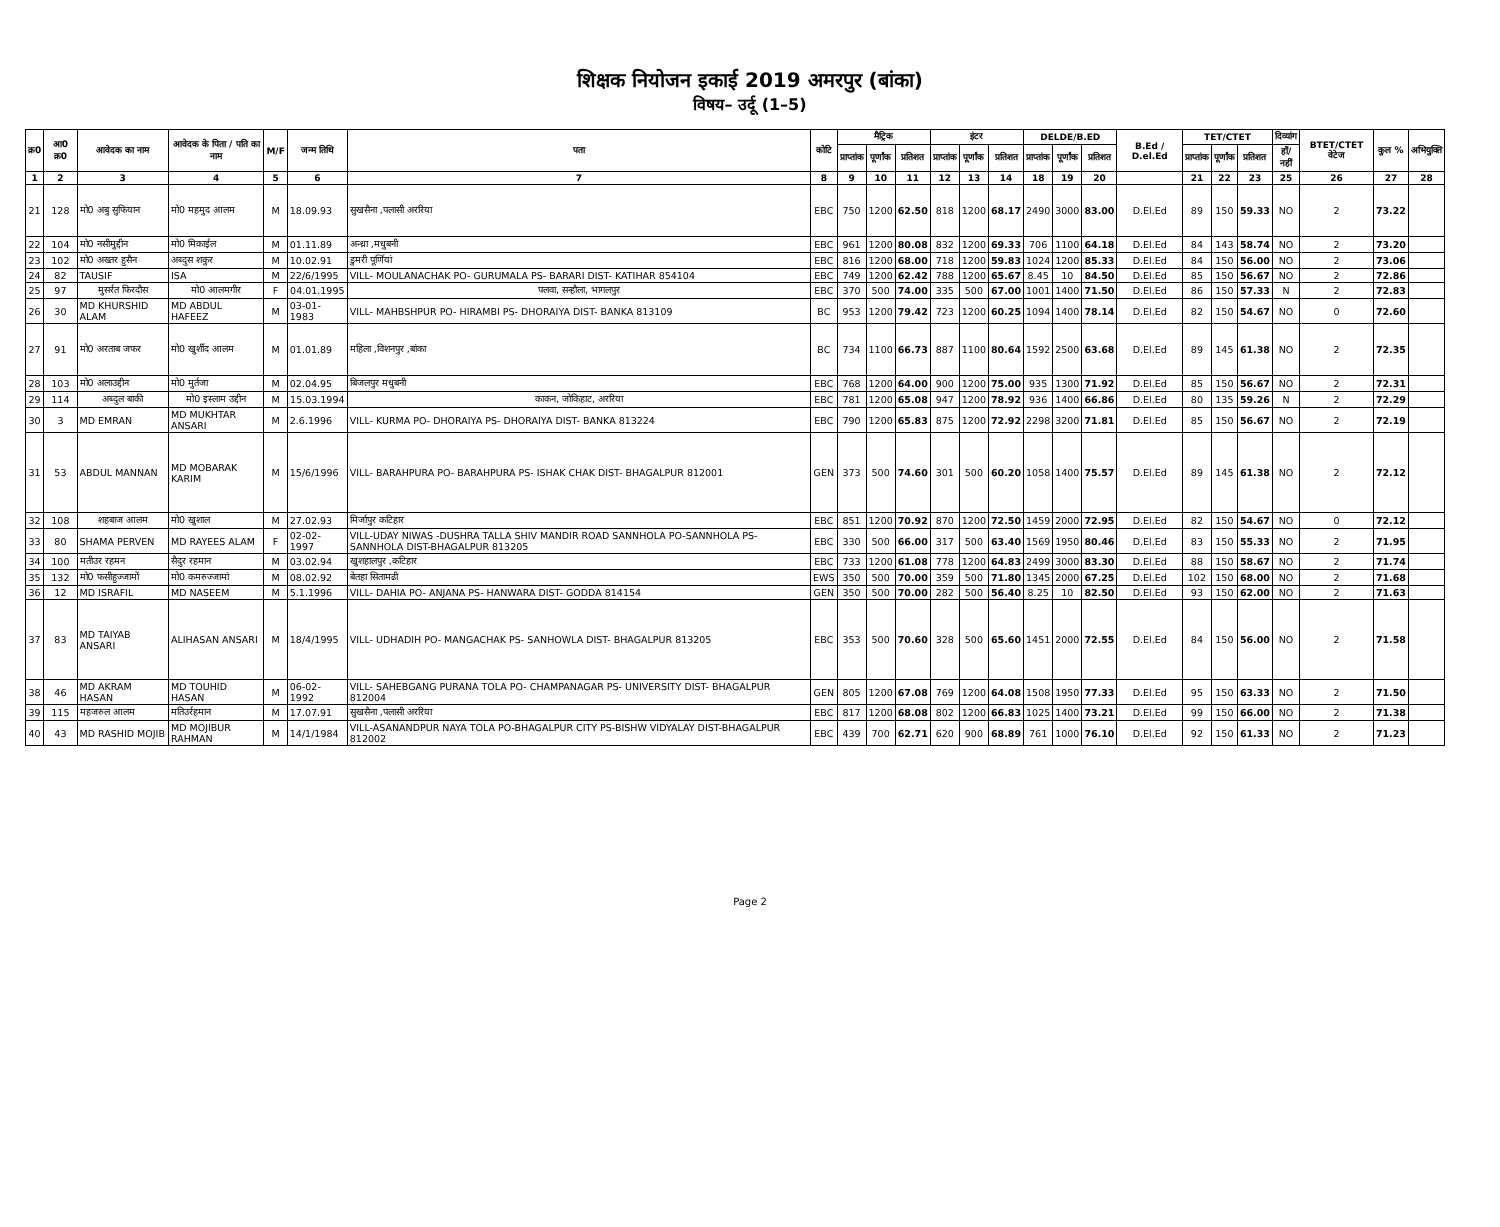शिक्षक नियोजन इकाई 2019 अमरपुर (बांका)
विषय– उर्दू (1–5)
| क्र0 | आ0 क्र0 | आवेदक का नाम | आवेदक के पिता / पति का नाम | M/F | जन्म तिथि | पता | कोटि | मैट्रिक | | | इंटर | | | DELDE/B.ED | | | B.Ed / D.el.Ed | TET/CTET | | | दिव्यांग | BTET/CTET वेटेज | कुल % | अभियुक्ति |
| --- | --- | --- | --- | --- | --- | --- | --- | --- | --- | --- | --- | --- | --- | --- | --- | --- | --- | --- | --- | --- | --- | --- | --- | --- |
| | | | | | | | | प्राप्तांक | पूर्णांक | प्रतिशत | प्राप्तांक | पूर्णांक | प्रतिशत | प्राप्तांक | पूर्णांक | प्रतिशत | | प्राप्तांक | पूर्णांक | प्रतिशत | हाँ/नहीं | | | |
| 1 | 2 | 3 | 4 | 5 | 6 | 7 | 8 | 9 | 10 | 11 | 12 | 13 | 14 | 18 | 19 | 20 | | 21 | 22 | 23 | 25 | 26 | 27 | 28 |
| 21 | 128 | मो0 अबु सुफियान | मो0 महमुद आलम | M | 18.09.93 | सुखसैना ,पलासी अररिया | EBC | 750 | 1200 | 62.50 | 818 | 1200 | 68.17 | 2490 | 3000 | 83.00 | D.El.Ed | 89 | 150 | 59.33 | NO | 2 | 73.22 | |
| 22 | 104 | मो0 नसीमुद्दीन | मो0 मिकाईल | M | 01.11.89 | अन्ध्रा ,मधुबनी | EBC | 961 | 1200 | 80.08 | 832 | 1200 | 69.33 | 706 | 1100 | 64.18 | D.El.Ed | 84 | 143 | 58.74 | NO | 2 | 73.20 | |
| 23 | 102 | मो0 अख्तर हुसैन | अब्दुस शकुर | M | 10.02.91 | डुमरी पूर्णियां | EBC | 816 | 1200 | 68.00 | 718 | 1200 | 59.83 | 1024 | 1200 | 85.33 | D.El.Ed | 84 | 150 | 56.00 | NO | 2 | 73.06 | |
| 24 | 82 | TAUSIF | ISA | M | 22/6/1995 | VILL- MOULANACHAK PO- GURUMALA PS- BARARI DIST- KATIHAR 854104 | EBC | 749 | 1200 | 62.42 | 788 | 1200 | 65.67 | 8.45 | 10 | 84.50 | D.El.Ed | 85 | 150 | 56.67 | NO | 2 | 72.86 | |
| 25 | 97 | मुसर्रत फिरदौस | मो0 आलमगीर | F | 04.01.1995 | पलवा, सन्हौला, भागलपुर | EBC | 370 | 500 | 74.00 | 335 | 500 | 67.00 | 1001 | 1400 | 71.50 | D.El.Ed | 86 | 150 | 57.33 | N | 2 | 72.83 | |
| 26 | 30 | MD KHURSHID ALAM | MD ABDUL HAFEEZ | M | 03-01-1983 | VILL- MAHBSHPUR PO- HIRAMBI PS- DHORAIYA DIST- BANKA 813109 | BC | 953 | 1200 | 79.42 | 723 | 1200 | 60.25 | 1094 | 1400 | 78.14 | D.El.Ed | 82 | 150 | 54.67 | NO | 0 | 72.60 | |
| 27 | 91 | मो0 अरताब जफर | मो0 खुर्शीद आलम | M | 01.01.89 | महिला ,विशनपुर ,बांका | BC | 734 | 1100 | 66.73 | 887 | 1100 | 80.64 | 1592 | 2500 | 63.68 | D.El.Ed | 89 | 145 | 61.38 | NO | 2 | 72.35 | |
| 28 | 103 | मो0 अलाउद्दीन | मो0 मुर्तजा | M | 02.04.95 | बिजलपुर मधुबनी | EBC | 768 | 1200 | 64.00 | 900 | 1200 | 75.00 | 935 | 1300 | 71.92 | D.El.Ed | 85 | 150 | 56.67 | NO | 2 | 72.31 | |
| 29 | 114 | अब्दुल बाकी | मो0 इस्लाम उद्दीन | M | 15.03.1994 | काकन, जोकिहाट, अररिया | EBC | 781 | 1200 | 65.08 | 947 | 1200 | 78.92 | 936 | 1400 | 66.86 | D.El.Ed | 80 | 135 | 59.26 | N | 2 | 72.29 | |
| 30 | 3 | MD EMRAN | MD MUKHTAR ANSARI | M | 2.6.1996 | VILL- KURMA PO- DHORAIYA PS- DHORAIYA DIST- BANKA 813224 | EBC | 790 | 1200 | 65.83 | 875 | 1200 | 72.92 | 2298 | 3200 | 71.81 | D.El.Ed | 85 | 150 | 56.67 | NO | 2 | 72.19 | |
| 31 | 53 | ABDUL MANNAN | MD MOBARAK KARIM | M | 15/6/1996 | VILL- BARAHPURA PO- BARAHPURA PS- ISHAK CHAK DIST- BHAGALPUR 812001 | GEN | 373 | 500 | 74.60 | 301 | 500 | 60.20 | 1058 | 1400 | 75.57 | D.El.Ed | 89 | 145 | 61.38 | NO | 2 | 72.12 | |
| 32 | 108 | शहबाज आलम | मो0 खुशाल | M | 27.02.93 | मिर्जापुर कटिहार | EBC | 851 | 1200 | 70.92 | 870 | 1200 | 72.50 | 1459 | 2000 | 72.95 | D.El.Ed | 82 | 150 | 54.67 | NO | 0 | 72.12 | |
| 33 | 80 | SHAMA PERVEN | MD RAYEES ALAM | F | 02-02-1997 | VILL-UDAY NIWAS -DUSHRA TALLA SHIV MANDIR ROAD SANNHOLA PO-SANNHOLA PS-SANNHOLA DIST-BHAGALPUR 813205 | EBC | 330 | 500 | 66.00 | 317 | 500 | 63.40 | 1569 | 1950 | 80.46 | D.El.Ed | 83 | 150 | 55.33 | NO | 2 | 71.95 | |
| 34 | 100 | मतीउर रहमन | सैदुर रहमान | M | 03.02.94 | खुशहालपुर ,कटिहार | EBC | 733 | 1200 | 61.08 | 778 | 1200 | 64.83 | 2499 | 3000 | 83.30 | D.El.Ed | 88 | 150 | 58.67 | NO | 2 | 71.74 | |
| 35 | 132 | मो0 फसीहुज्जामों | मो0 कमरुज्जामां | M | 08.02.92 | बेतहा सितामढी | EWS | 350 | 500 | 70.00 | 359 | 500 | 71.80 | 1345 | 2000 | 67.25 | D.El.Ed | 102 | 150 | 68.00 | NO | 2 | 71.68 | |
| 36 | 12 | MD ISRAFIL | MD NASEEM | M | 5.1.1996 | VILL- DAHIA PO- ANJANA PS- HANWARA DIST- GODDA 814154 | GEN | 350 | 500 | 70.00 | 282 | 500 | 56.40 | 8.25 | 10 | 82.50 | D.El.Ed | 93 | 150 | 62.00 | NO | 2 | 71.63 | |
| 37 | 83 | MD TAIYAB ANSARI | ALIHASAN ANSARI | M | 18/4/1995 | VILL- UDHADIH PO- MANGACHAK PS- SANHOWLA DIST- BHAGALPUR 813205 | EBC | 353 | 500 | 70.60 | 328 | 500 | 65.60 | 1451 | 2000 | 72.55 | D.El.Ed | 84 | 150 | 56.00 | NO | 2 | 71.58 | |
| 38 | 46 | MD AKRAM HASAN | MD TOUHID HASAN | M | 06-02-1992 | VILL- SAHEBGANG PURANA TOLA PO- CHAMPANAGAR PS- UNIVERSITY DIST- BHAGALPUR 812004 | GEN | 805 | 1200 | 67.08 | 769 | 1200 | 64.08 | 1508 | 1950 | 77.33 | D.El.Ed | 95 | 150 | 63.33 | NO | 2 | 71.50 | |
| 39 | 115 | महजरुल आलम | मतिउर्रहमान | M | 17.07.91 | सुखसैना ,पलासी अररिया | EBC | 817 | 1200 | 68.08 | 802 | 1200 | 66.83 | 1025 | 1400 | 73.21 | D.El.Ed | 99 | 150 | 66.00 | NO | 2 | 71.38 | |
| 40 | 43 | MD RASHID MOJIB | MD MOJIBUR RAHMAN | M | 14/1/1984 | VILL-ASANANDPUR NAYA TOLA PO-BHAGALPUR CITY PS-BISHW VIDYALAY DIST-BHAGALPUR 812002 | EBC | 439 | 700 | 62.71 | 620 | 900 | 68.89 | 761 | 1000 | 76.10 | D.El.Ed | 92 | 150 | 61.33 | NO | 2 | 71.23 | |
Page 2